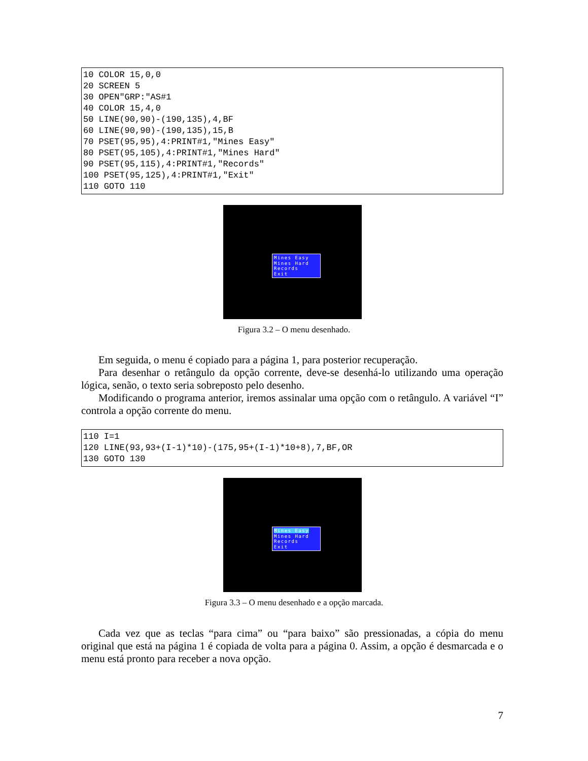10 COLOR 15,0,0
20 SCREEN 5
30 OPEN"GRP:"AS#1
40 COLOR 15,4,0
50 LINE(90,90)-(190,135),4,BF
60 LINE(90,90)-(190,135),15,B
70 PSET(95,95),4:PRINT#1,"Mines Easy"
80 PSET(95,105),4:PRINT#1,"Mines Hard"
90 PSET(95,115),4:PRINT#1,"Records"
100 PSET(95,125),4:PRINT#1,"Exit"
110 GOTO 110
Mines Easy
Mines Hard
Records
Exit
Figura 3.2 – O menu desenhado.
Em seguida, o menu é copiado para a página 1, para posterior recuperação.
Para desenhar o retângulo da opção corrente, deve-se desenhá-lo utilizando uma operação lógica, senão, o texto seria sobreposto pelo desenho.
Modificando o programa anterior, iremos assinalar uma opção com o retângulo. A variável “I” controla a opção corrente do menu.
110 I=1
120 LINE(93,93+(I-1)*10)-(175,95+(I-1)*10+8),7,BF,OR
130 GOTO 130
Mines Easy
Mines Hard
Records
Exit
Figura 3.3 – O menu desenhado e a opção marcada.
Cada vez que as teclas “para cima” ou “para baixo” são pressionadas, a cópia do menu original que está na página 1 é copiada de volta para a página 0. Assim, a opção é desmarcada e o menu está pronto para receber a nova opção.
7